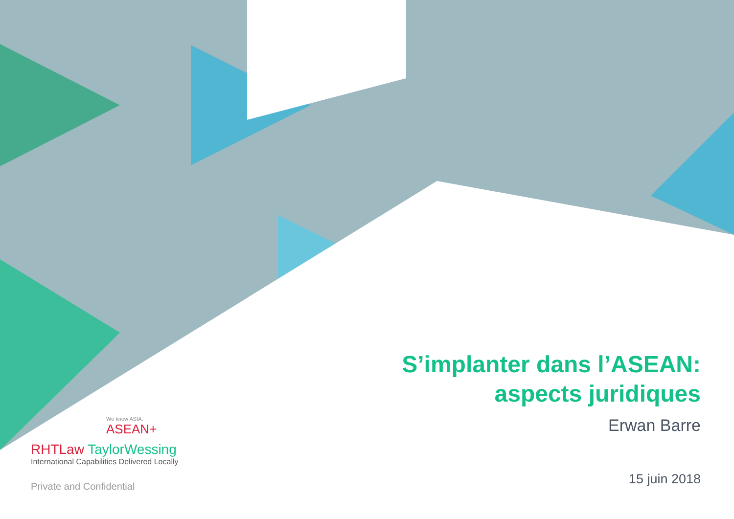S’implanter dans l’ASEAN:
aspects juridiques
Erwan Barre
15 juin 2018
We know ASIA.
ASEAN+
RHTLaw TaylorWessing
International Capabilities Delivered Locally
Private and Confidential